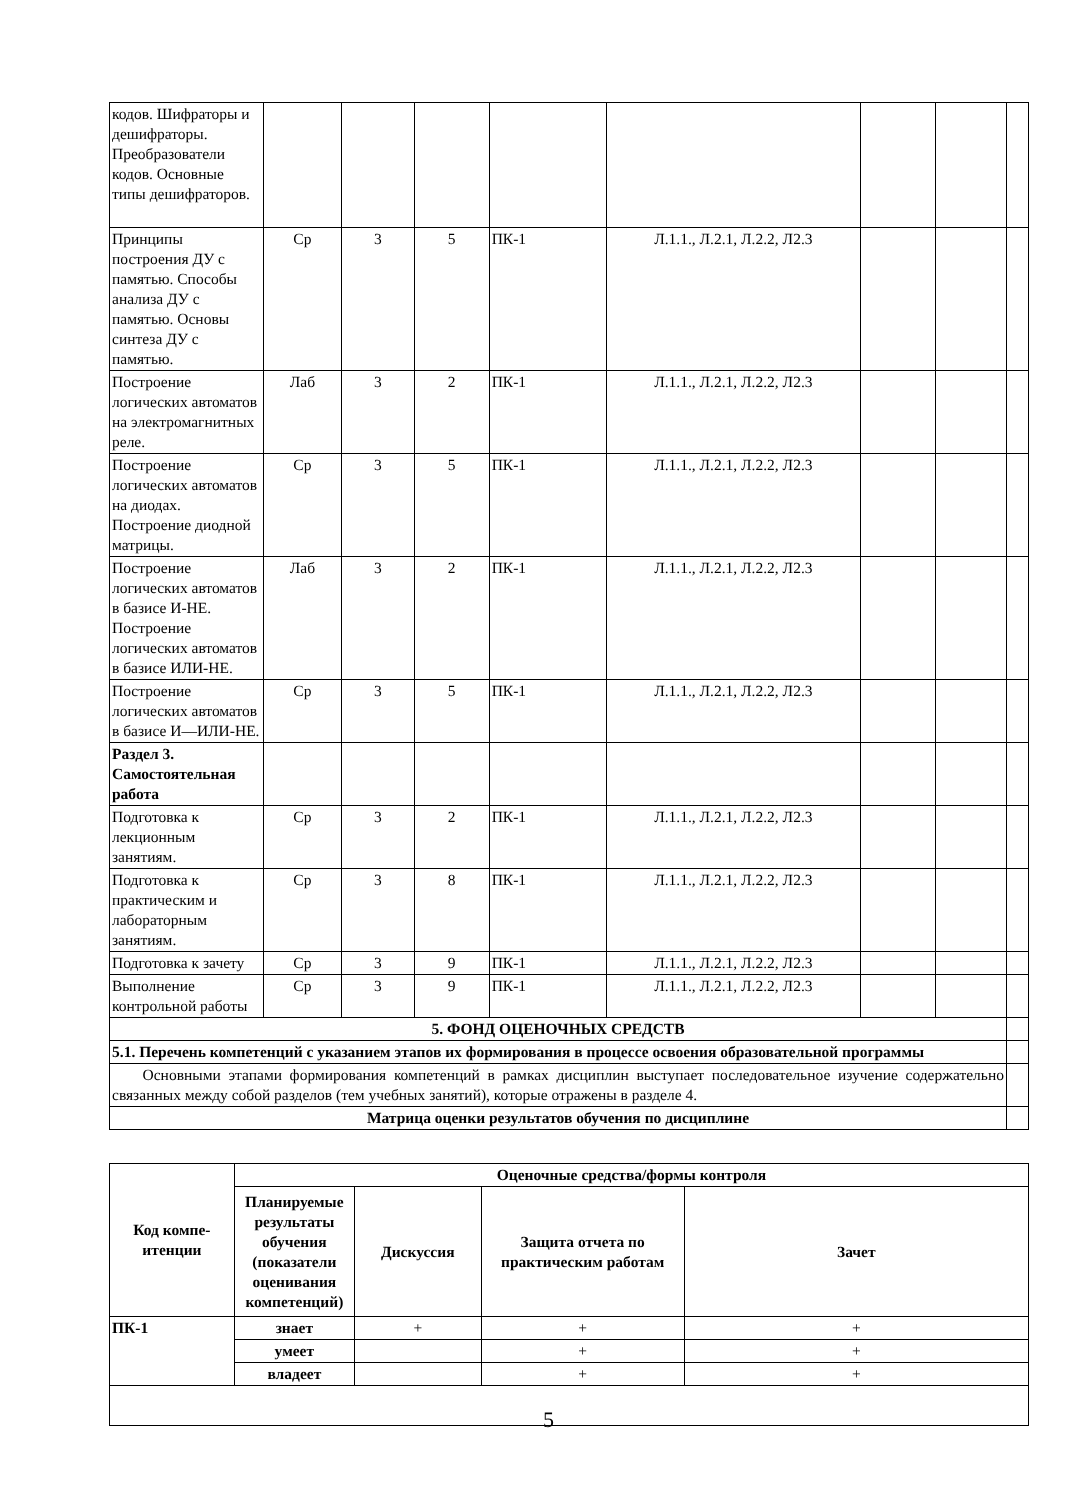| кодов. Шифраторы и дешифраторы. Преобразователи кодов. Основные типы дешифраторов. | | | | | | | | |
| Принципы построения ДУ с памятью. Способы анализа ДУ с памятью. Основы синтеза ДУ с памятью. | Ср | 3 | 5 | ПК-1 | Л.1.1., Л.2.1, Л.2.2, Л2.3 | | | |
| Построение логических автоматов на электромагнитных реле. | Лаб | 3 | 2 | ПК-1 | Л.1.1., Л.2.1, Л.2.2, Л2.3 | | | |
| Построение логических автоматов на диодах. Построение диодной матрицы. | Ср | 3 | 5 | ПК-1 | Л.1.1., Л.2.1, Л.2.2, Л2.3 | | | |
| Построение логических автоматов в базисе И-НЕ. Построение логических автоматов в базисе ИЛИ-НЕ. | Лаб | 3 | 2 | ПК-1 | Л.1.1., Л.2.1, Л.2.2, Л2.3 | | | |
| Построение логических автоматов в базисе И—ИЛИ-НЕ. | Ср | 3 | 5 | ПК-1 | Л.1.1., Л.2.1, Л.2.2, Л2.3 | | | |
| Раздел 3. Самостоятельная работа | | | | | | | | |
| Подготовка к лекционным занятиям. | Ср | 3 | 2 | ПК-1 | Л.1.1., Л.2.1, Л.2.2, Л2.3 | | | |
| Подготовка к практическим и лабораторным занятиям. | Ср | 3 | 8 | ПК-1 | Л.1.1., Л.2.1, Л.2.2, Л2.3 | | | |
| Подготовка к зачету | Ср | 3 | 9 | ПК-1 | Л.1.1., Л.2.1, Л.2.2, Л2.3 | | | |
| Выполнение контрольной работы | Ср | 3 | 9 | ПК-1 | Л.1.1., Л.2.1, Л.2.2, Л2.3 | | | |
| 5. ФОНД ОЦЕНОЧНЫХ СРЕДСТВ | | | | | | | | |
| 5.1. Перечень компетенций с указанием этапов их формирования в процессе освоения образовательной программы | | | | | | | | |
| Основными этапами формирования компетенций в рамках дисциплин выступает последовательное изучение содержательно связанных между собой разделов (тем учебных занятий), которые отражены в разделе 4. | | | | | | | | |
| Матрица оценки результатов обучения по дисциплине | | | | | | | | |
| Код компе-итенции | Оценочные средства/формы контроля | | | |
| --- | --- | --- | --- | --- |
| | Планируемые результаты обучения (показатели оценивания компетенций) | Дискуссия | Защита отчета по практическим работам | Зачет |
| ПК-1 | знает | + | + | + |
| | умеет | | + | + |
| | владеет | | + | + |
5